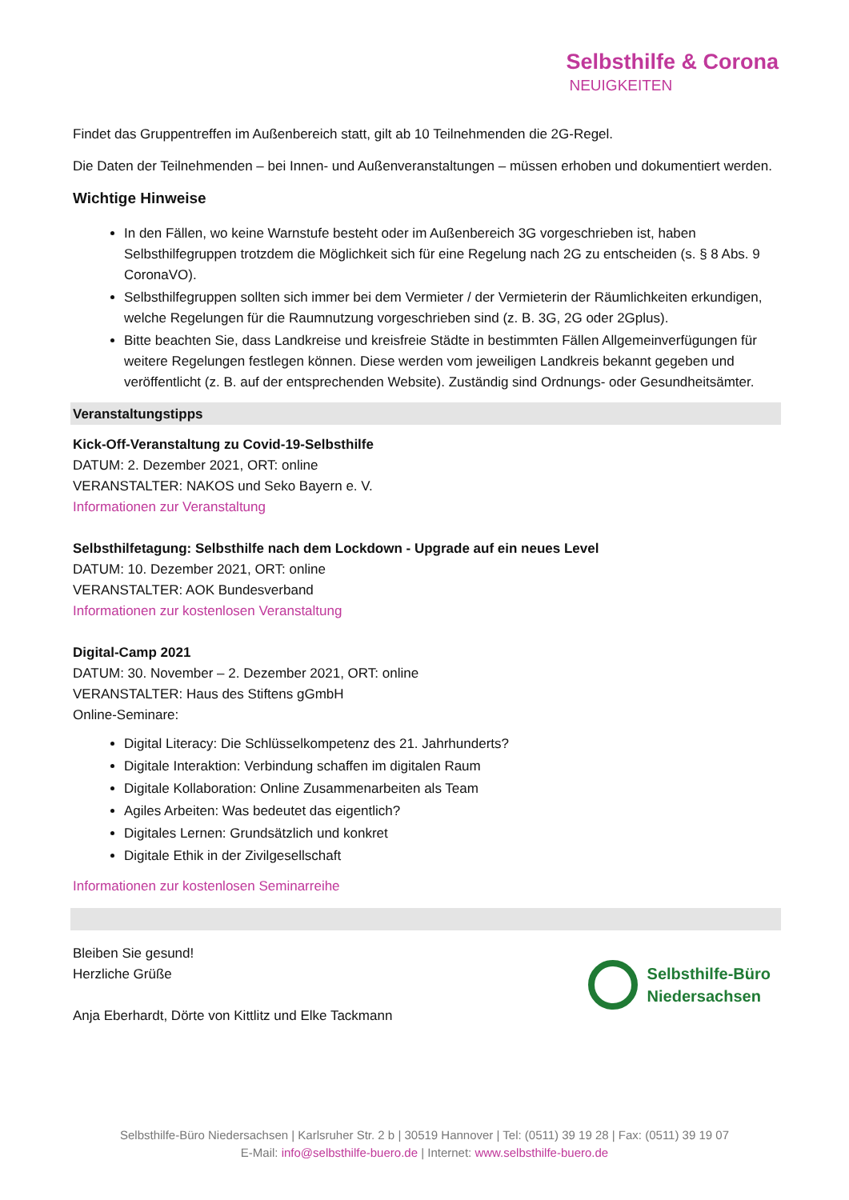Selbsthilfe & Corona
NEUIGKEITEN
Findet das Gruppentreffen im Außenbereich statt, gilt ab 10 Teilnehmenden die 2G-Regel.
Die Daten der Teilnehmenden – bei Innen- und Außenveranstaltungen – müssen erhoben und dokumentiert werden.
Wichtige Hinweise
In den Fällen, wo keine Warnstufe besteht oder im Außenbereich 3G vorgeschrieben ist, haben Selbsthilfegruppen trotzdem die Möglichkeit sich für eine Regelung nach 2G zu entscheiden (s. § 8 Abs. 9 CoronaVO).
Selbsthilfegruppen sollten sich immer bei dem Vermieter / der Vermieterin der Räumlichkeiten erkundigen, welche Regelungen für die Raumnutzung vorgeschrieben sind (z. B. 3G, 2G oder 2Gplus).
Bitte beachten Sie, dass Landkreise und kreisfreie Städte in bestimmten Fällen Allgemeinverfügungen für weitere Regelungen festlegen können. Diese werden vom jeweiligen Landkreis bekannt gegeben und veröffentlicht (z. B. auf der entsprechenden Website). Zuständig sind Ordnungs- oder Gesundheitsämter.
Veranstaltungstipps
Kick-Off-Veranstaltung zu Covid-19-Selbsthilfe
DATUM: 2. Dezember 2021, ORT: online
VERANSTALTER: NAKOS und Seko Bayern e. V.
Informationen zur Veranstaltung
Selbsthilfetagung: Selbsthilfe nach dem Lockdown - Upgrade auf ein neues Level
DATUM: 10. Dezember 2021, ORT: online
VERANSTALTER: AOK Bundesverband
Informationen zur kostenlosen Veranstaltung
Digital-Camp 2021
DATUM: 30. November – 2. Dezember 2021, ORT: online
VERANSTALTER: Haus des Stiftens gGmbH
Online-Seminare:
Digital Literacy: Die Schlüsselkompetenz des 21. Jahrhunderts?
Digitale Interaktion: Verbindung schaffen im digitalen Raum
Digitale Kollaboration: Online Zusammenarbeiten als Team
Agiles Arbeiten: Was bedeutet das eigentlich?
Digitales Lernen: Grundsätzlich und konkret
Digitale Ethik in der Zivilgesellschaft
Informationen zur kostenlosen Seminarreihe
Bleiben Sie gesund!
Herzliche Grüße
Anja Eberhardt, Dörte von Kittlitz und Elke Tackmann
Selbsthilfe-Büro
Niedersachsen
Selbsthilfe-Büro Niedersachsen | Karlsruher Str. 2 b | 30519 Hannover | Tel: (0511) 39 19 28 | Fax: (0511) 39 19 07
E-Mail: info@selbsthilfe-buero.de | Internet: www.selbsthilfe-buero.de